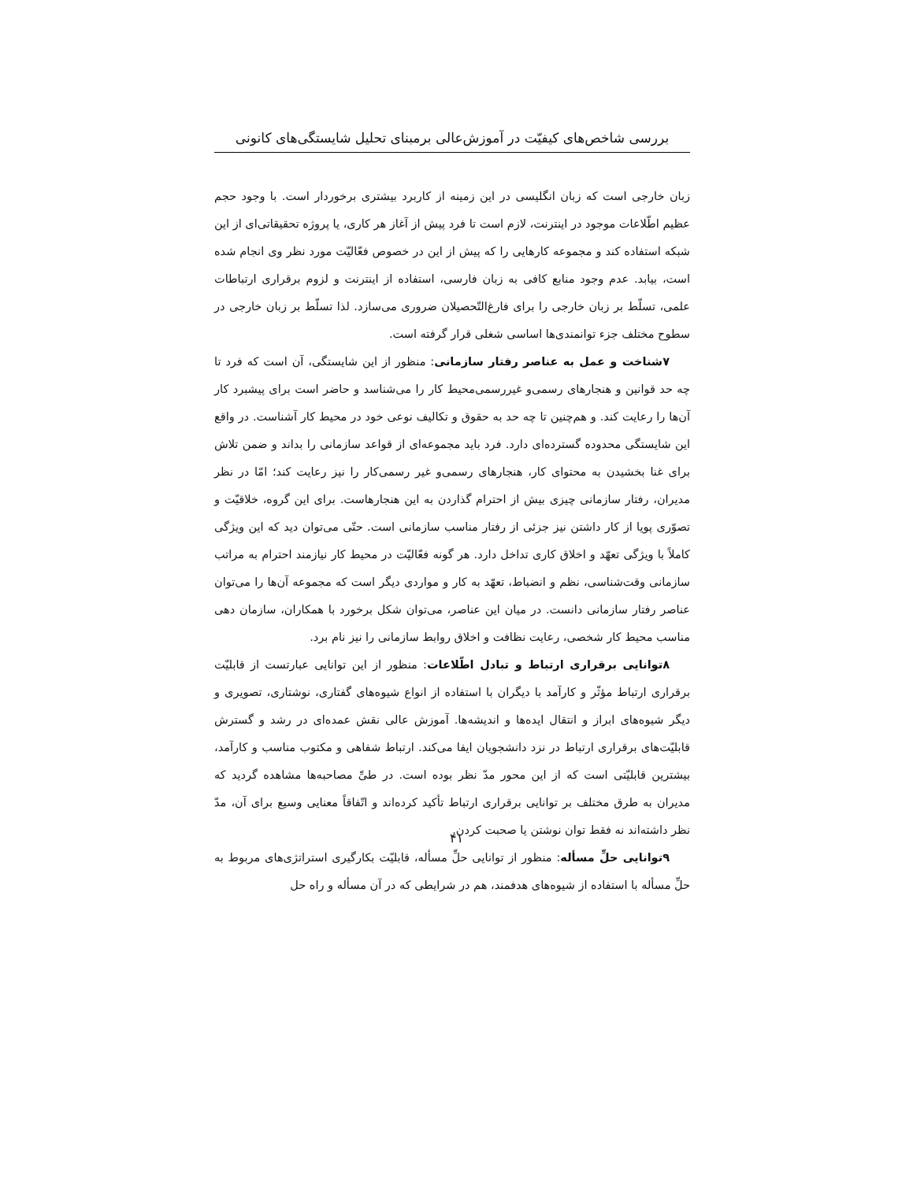بررسی شاخص‌های کیفیّت در آموزش‌عالی برمبنای تحلیل شایستگی‌های کانونی
زبان خارجی است که زبان انگلیسی در این زمینه از کاربرد بیشتری برخوردار است. با وجود حجم عظیم اطّلاعات موجود در اینترنت، لازم است تا فرد پیش از آغاز هر کاری، یا پروژه تحقیقاتی‌ای از این شبکه استفاده کند و مجموعه کارهایی را که پیش از این در خصوص فعّالیّت مورد نظر وی انجام شده است، بیابد. عدم وجود منابع کافی به زبان فارسی، استفاده از اینترنت و لزوم برقراری ارتباطات علمی، تسلّط بر زبان خارجی را برای فارغ‌التّحصیلان ضروری می‌سازد. لذا تسلّط بر زبان خارجی در سطوح مختلف جزء توانمندی‌ها اساسی شغلی قرار گرفته است.
۷شناخت و عمل به عناصر رفتار سازمانی: منظور از این شایستگی، آن است که فرد تا چه حد قوانین و هنجارهای رسمی‌و غیررسمی‌محیط کار را می‌شناسد و حاضر است برای پیشبرد کار آن‌ها را رعایت کند. و هم‌چنین تا چه حد به حقوق و تکالیف نوعی خود در محیط کار آشناست. در واقع این شایستگی محدوده گسترده‌ای دارد. فرد باید مجموعه‌ای از قواعد سازمانی را بداند و ضمن تلاش برای غنا بخشیدن به محتوای کار، هنجارهای رسمی‌و غیر رسمی‌کار را نیز رعایت کند؛ امّا در نظر مدیران، رفتار سازمانی چیزی بیش از احترام گذاردن به این هنجارهاست. برای این گروه، خلاقیّت و تصوّری پویا از کار داشتن نیز جزئی از رفتار مناسب سازمانی است. حتّی می‌توان دید که این ویژگی کاملاً با ویژگی تعهّد و اخلاق کاری تداخل دارد. هر گونه فعّالیّت در محیط کار نیازمند احترام به مراتب سازمانی وقت‌شناسی، نظم و انضباط، تعهّد به کار و مواردی دیگر است که مجموعه آن‌ها را می‌توان عناصر رفتار سازمانی دانست. در میان این عناصر، می‌توان شکل برخورد با همکاران، سازمان دهی مناسب محیط کار شخصی، رعایت نظافت و اخلاق روابط سازمانی را نیز نام برد.
۸توانایی برقراری ارتباط و تبادل اطّلاعات: منظور از این توانایی عبارتست از قابلیّت برقراری ارتباط مؤثّر و کارآمد با دیگران با استفاده از انواع شیوه‌های گفتاری، نوشتاری، تصویری و دیگر شیوه‌های ابراز و انتقال ایده‌ها و اندیشه‌ها. آموزش عالی نقش عمده‌ای در رشد و گسترش قابلیّت‌های برقراری ارتباط در نزد دانشجویان ایفا می‌کند. ارتباط شفاهی و مکتوب مناسب و کارآمد، بیشترین قابلیّتی است که از این محور مدّ نظر بوده است. در طیِّ مصاحبه‌ها مشاهده گردید که مدیران به طرق مختلف بر توانایی برقراری ارتباط تأکید کرده‌اند و اتّفاقاً معنایی وسیع برای آن، مدّ نظر داشته‌اند نه فقط توان نوشتن یا صحبت کردن.
۹توانایی حلِّ مسأله: منظور از توانایی حلِّ مسأله، قابلیّت بکارگیری استراتژی‌های مربوط به حلِّ مسأله با استفاده از شیوه‌های هدفمند، هم در شرایطی که در آن مسأله و راه حل
۴۱